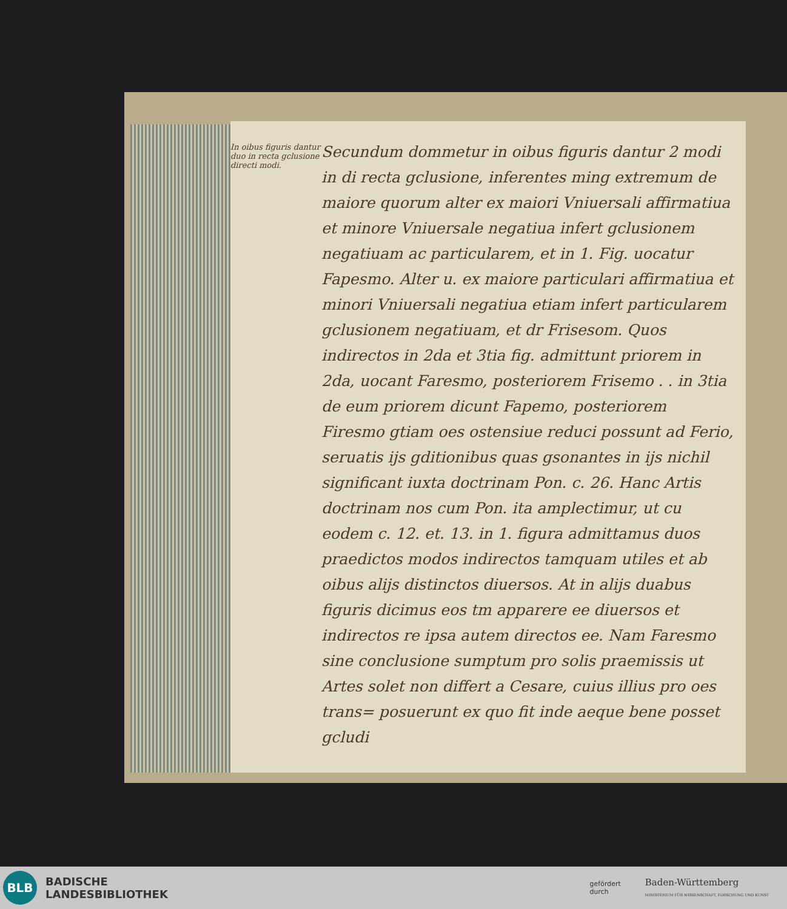In oibus figuris dantur duo in recta gclusione directi modi.
Secundum dommetur in oibus figuris dantur 2 modi in di recta gclusione, inferentes ming extremum de maiore quorum alter ex maiori Vniuersali affirmatiua et minore Vniuersale negatiua infert gclusionem negatiuam ac particularem, et in 1. Fig. uocatur Fapesmo. Alter u. ex maiore particulari affirmatiua et minori Vniuersali negatiua etiam infert particularem gclusionem negatiuam, et dr Frisesom. Quos indirectos in 2da et 3tia fig. admittunt priorem in 2da, uocant Faresmo, posteriorem Frisemo . . in 3tia de eum priorem dicunt Fapemo, posteriorem Firesmo gtiam oes ostensiue reduci possunt ad Ferio, seruatis ijs gditionibus quas gsonantes in ijs nichil significant iuxta doctrinam Pon. c. 26. Hanc Artis doctrinam nos cum Pon. ita amplectimur, ut cu eodem c. 12. et. 13. in 1. figura admittamus duos praedictos modos indirectos tamquam utiles et ab oibus alijs distinctos diuersos. At in alijs duabus figuris dicimus eos tm apparere ee diuersos et indirectos re ipsa autem directos ee. Nam Faresmo sine conclusione sumptum pro solis praemissis ut Artes solet non differt a Cesare, cuius illius pro oes trans= posuerunt ex quo fit inde aeque bene posset gcludi
BLB
BADISCHE
LANDESBIBLIOTHEK
gefördert
durch
Baden-Württemberg
MINISTERIUM FÜR WISSENSCHAFT, FORSCHUNG UND KUNST